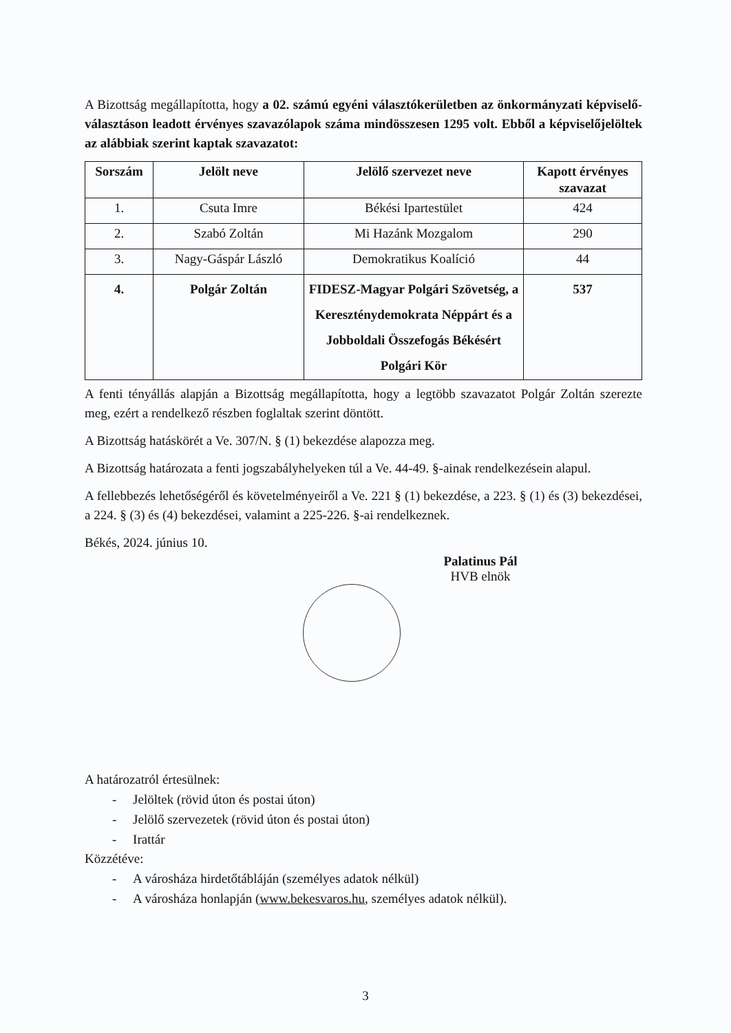A Bizottság megállapította, hogy a 02. számú egyéni választókerületben az önkormányzati képviselő-választáson leadott érvényes szavazólapok száma mindösszesen 1295 volt. Ebből a képviselőjelöltek az alábbiak szerint kaptak szavazatot:
| Sorszám | Jelölt neve | Jelölő szervezet neve | Kapott érvényes szavazat |
| --- | --- | --- | --- |
| 1. | Csuta Imre | Békési Ipartestület | 424 |
| 2. | Szabó Zoltán | Mi Hazánk Mozgalom | 290 |
| 3. | Nagy-Gáspár László | Demokratikus Koalíció | 44 |
| 4. | Polgár Zoltán | FIDESZ-Magyar Polgári Szövetség, a Kereszténydemokrata Néppárt és a Jobboldali Összefogás Békésért Polgári Kör | 537 |
A fenti tényállás alapján a Bizottság megállapította, hogy a legtöbb szavazatot Polgár Zoltán szerezte meg, ezért a rendelkező részben foglaltak szerint döntött.
A Bizottság hatáskörét a Ve. 307/N. § (1) bekezdése alapozza meg.
A Bizottság határozata a fenti jogszabályhelyeken túl a Ve. 44-49. §-ainak rendelkezésein alapul.
A fellebbezés lehetőségéről és követelményeiről a Ve. 221 § (1) bekezdése, a 223. § (1) és (3) bekezdései, a 224. § (3) és (4) bekezdései, valamint a 225-226. §-ai rendelkeznek.
Békés, 2024. június 10.
Palatinus Pál
HVB elnök
A határozatról értesülnek:
- Jelöltek (rövid úton és postai úton)
- Jelölő szervezetek (rövid úton és postai úton)
- Irattár
Közzétéve:
- A városháza hirdetőtábláján (személyes adatok nélkül)
- A városháza honlapján (www.bekesvaros.hu, személyes adatok nélkül).
3